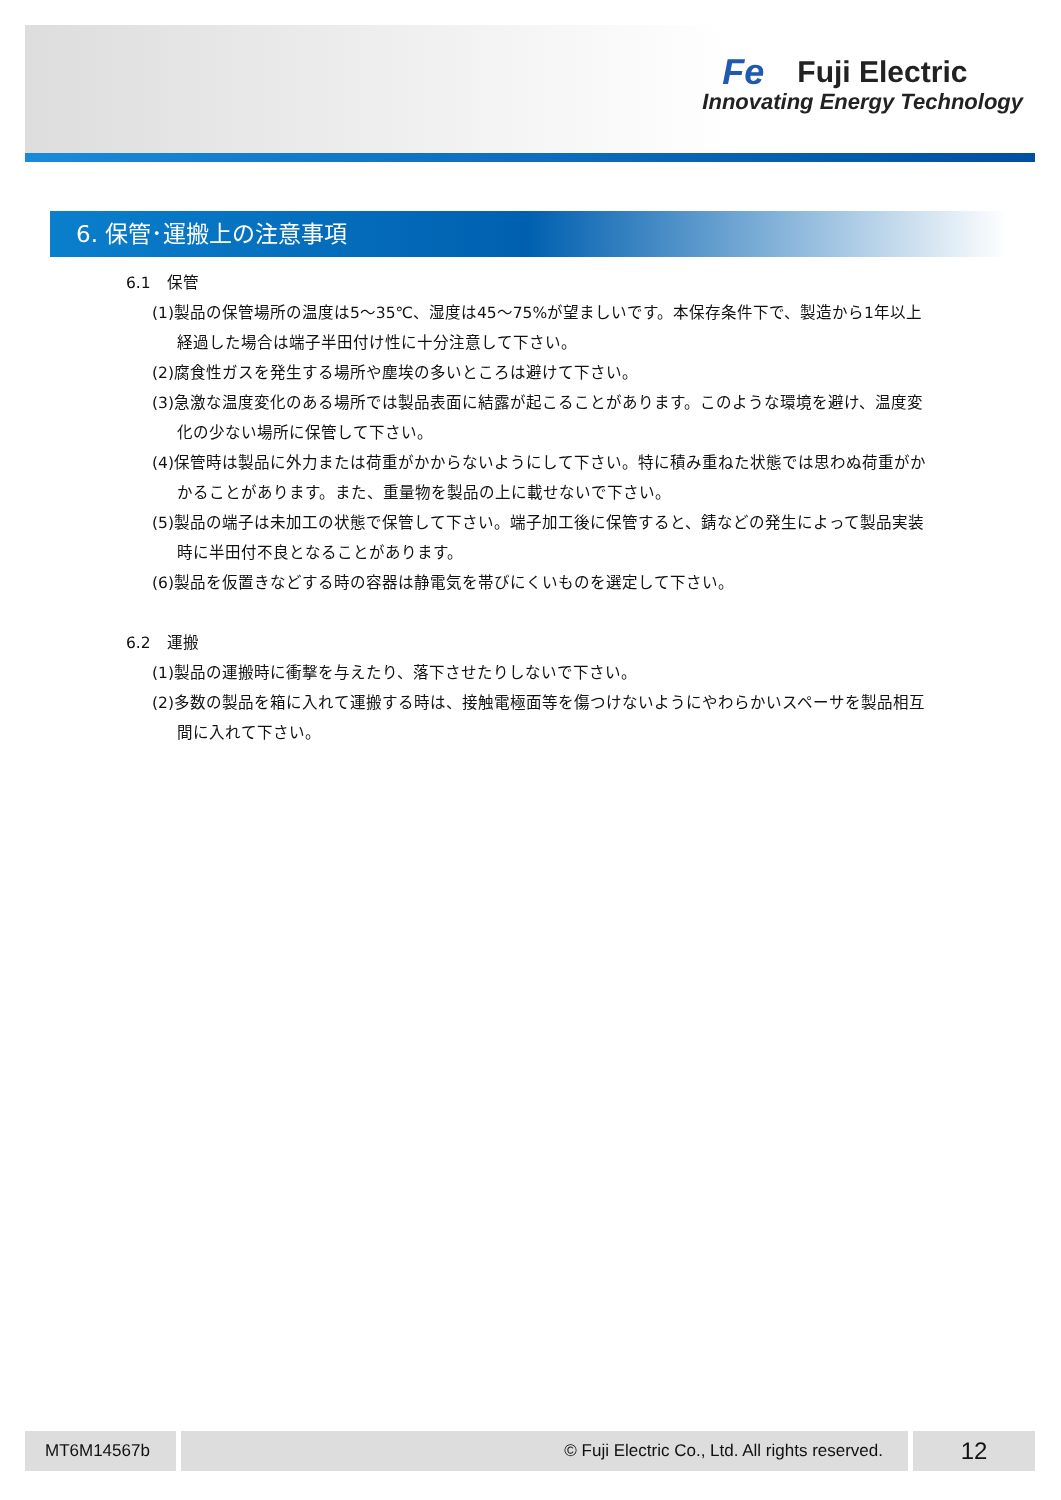Fe
Fuji Electric
Innovating Energy Technology
6. 保管･運搬上の注意事項
6.1　保管
(1)製品の保管場所の温度は5～35℃、湿度は45～75%が望ましいです。本保存条件下で、製造から1年以上経過した場合は端子半田付け性に十分注意して下さい。
(2)腐食性ガスを発生する場所や塵埃の多いところは避けて下さい。
(3)急激な温度変化のある場所では製品表面に結露が起こることがあります。このような環境を避け、温度変化の少ない場所に保管して下さい。
(4)保管時は製品に外力または荷重がかからないようにして下さい。特に積み重ねた状態では思わぬ荷重がかかることがあります。また、重量物を製品の上に載せないで下さい。
(5)製品の端子は未加工の状態で保管して下さい。端子加工後に保管すると、錆などの発生によって製品実装時に半田付不良となることがあります。
(6)製品を仮置きなどする時の容器は静電気を帯びにくいものを選定して下さい。
6.2　運搬
(1)製品の運搬時に衝撃を与えたり、落下させたりしないで下さい。
(2)多数の製品を箱に入れて運搬する時は、接触電極面等を傷つけないようにやわらかいスペーサを製品相互間に入れて下さい。
MT6M14567b © Fuji Electric Co., Ltd. All rights reserved. 12